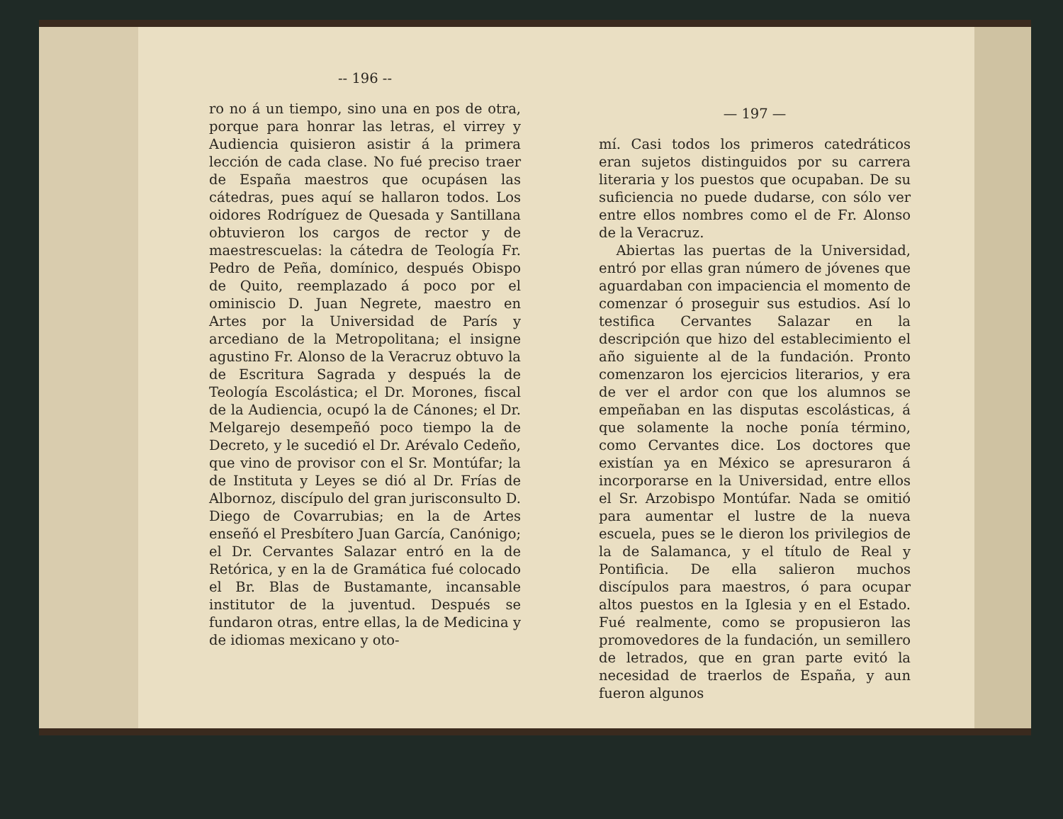-- 196 --
ro no á un tiempo, sino una en pos de otra, porque para honrar las letras, el virrey y Audiencia quisieron asistir á la primera lección de cada clase. No fué preciso traer de España maestros que ocupásen las cátedras, pues aquí se hallaron todos. Los oidores Rodríguez de Quesada y Santillana obtuvieron los cargos de rector y de maestrescuelas: la cátedra de Teología Fr. Pedro de Peña, domínico, después Obispo de Quito, reemplazado á poco por el ominiscio D. Juan Negrete, maestro en Artes por la Universidad de París y arcediano de la Metropolitana; el insigne agustino Fr. Alonso de la Veracruz obtuvo la de Escritura Sagrada y después la de Teología Escolástica; el Dr. Morones, fiscal de la Audiencia, ocupó la de Cánones; el Dr. Melgarejo desempeñó poco tiempo la de Decreto, y le sucedió el Dr. Arévalo Cedeño, que vino de provisor con el Sr. Montúfar; la de Instituta y Leyes se dió al Dr. Frías de Albornoz, discípulo del gran jurisconsulto D. Diego de Covarrubias; en la de Artes enseñó el Presbítero Juan García, Canónigo; el Dr. Cervantes Salazar entró en la de Retórica, y en la de Gramática fué colocado el Br. Blas de Bustamante, incansable institutor de la juventud. Después se fundaron otras, entre ellas, la de Medicina y de idiomas mexicano y oto-
— 197 —
mí. Casi todos los primeros catedráticos eran sujetos distinguidos por su carrera literaria y los puestos que ocupaban. De su suficiencia no puede dudarse, con sólo ver entre ellos nombres como el de Fr. Alonso de la Veracruz.
Abiertas las puertas de la Universidad, entró por ellas gran número de jóvenes que aguardaban con impaciencia el momento de comenzar ó proseguir sus estudios. Así lo testifica Cervantes Salazar en la descripción que hizo del establecimiento el año siguiente al de la fundación. Pronto comenzaron los ejercicios literarios, y era de ver el ardor con que los alumnos se empeñaban en las disputas escolásticas, á que solamente la noche ponía término, como Cervantes dice. Los doctores que existían ya en México se apresuraron á incorporarse en la Universidad, entre ellos el Sr. Arzobispo Montúfar. Nada se omitió para aumentar el lustre de la nueva escuela, pues se le dieron los privilegios de la de Salamanca, y el título de Real y Pontificia. De ella salieron muchos discípulos para maestros, ó para ocupar altos puestos en la Iglesia y en el Estado. Fué realmente, como se propusieron las promovedores de la fundación, un semillero de letrados, que en gran parte evitó la necesidad de traerlos de España, y aun fueron algunos